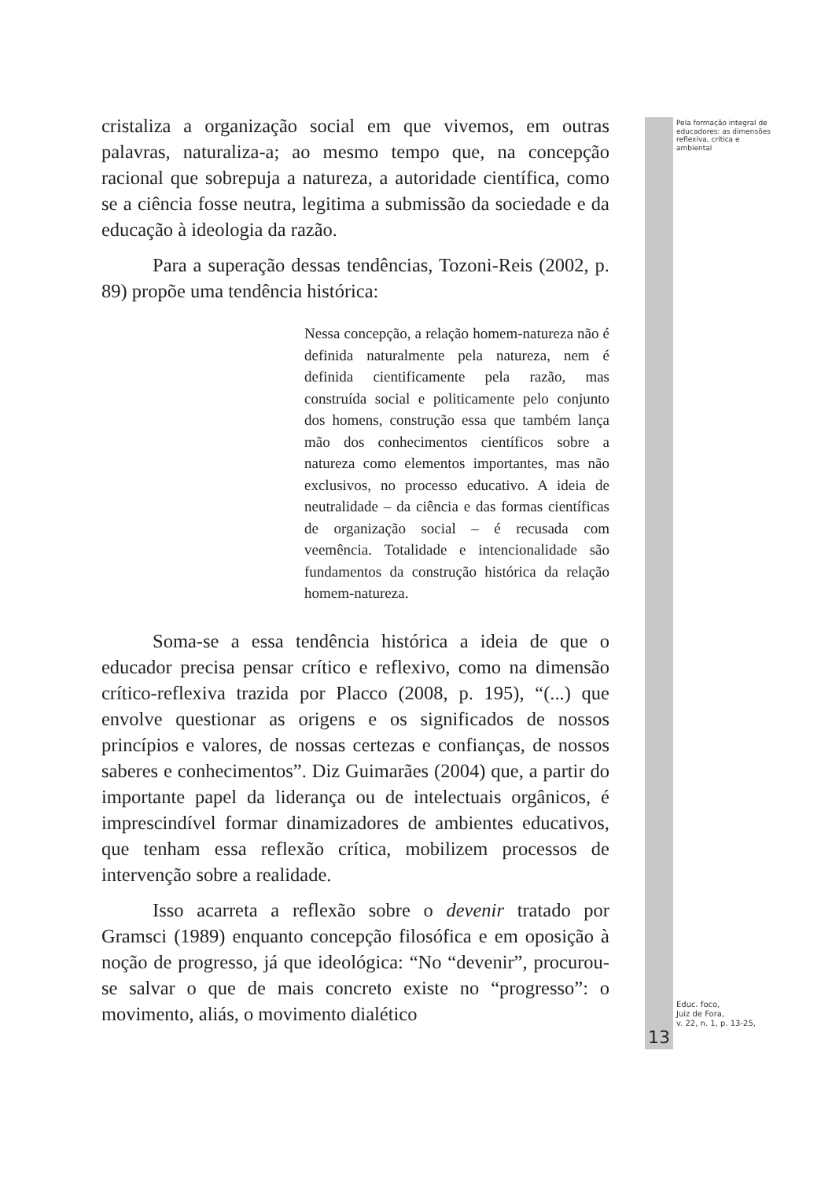Pela formação integral de educadores: as dimensões reflexiva, crítica e ambiental
cristaliza a organização social em que vivemos, em outras palavras, naturaliza-a; ao mesmo tempo que, na concepção racional que sobrepuja a natureza, a autoridade científica, como se a ciência fosse neutra, legitima a submissão da sociedade e da educação à ideologia da razão.
Para a superação dessas tendências, Tozoni-Reis (2002, p. 89) propõe uma tendência histórica:
Nessa concepção, a relação homem-natureza não é definida naturalmente pela natureza, nem é definida cientificamente pela razão, mas construída social e politicamente pelo conjunto dos homens, construção essa que também lança mão dos conhecimentos científicos sobre a natureza como elementos importantes, mas não exclusivos, no processo educativo. A ideia de neutralidade – da ciência e das formas científicas de organização social – é recusada com veemência. Totalidade e intencionalidade são fundamentos da construção histórica da relação homem-natureza.
Soma-se a essa tendência histórica a ideia de que o educador precisa pensar crítico e reflexivo, como na dimensão crítico-reflexiva trazida por Placco (2008, p. 195), “(...) que envolve questionar as origens e os significados de nossos princípios e valores, de nossas certezas e confianças, de nossos saberes e conhecimentos”. Diz Guimarães (2004) que, a partir do importante papel da liderança ou de intelectuais orgânicos, é imprescindível formar dinamizadores de ambientes educativos, que tenham essa reflexão crítica, mobilizem processos de intervenção sobre a realidade.
Isso acarreta a reflexão sobre o devenir tratado por Gramsci (1989) enquanto concepção filosófica e em oposição à noção de progresso, já que ideológica: “No “devenir”, procurou-se salvar o que de mais concreto existe no “progresso”: o movimento, aliás, o movimento dialético
Educ. foco,
Juiz de Fora,
v. 22, n. 1, p. 13-25,
13